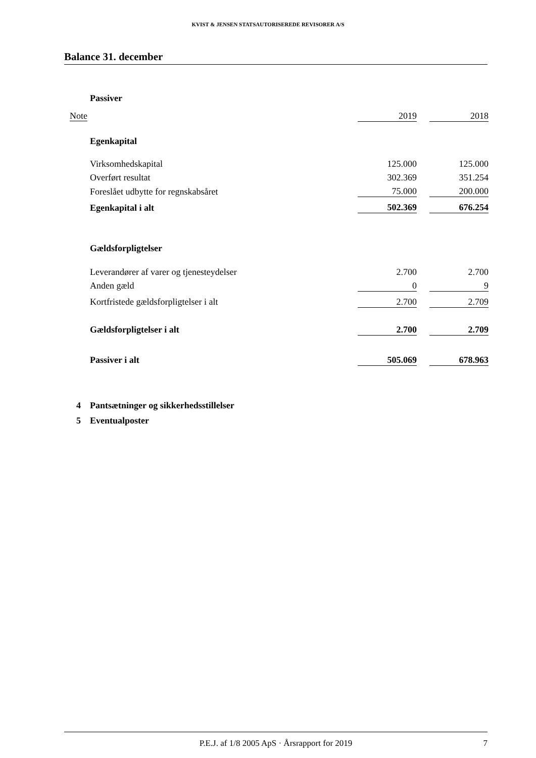KVIST & JENSEN STATSAUTORISEREDE REVISORER A/S
Balance 31. december
| | Passiver | | | |
| Note | | 2019 | | 2018 |
| | Egenkapital | | | |
| | Virksomhedskapital | 125.000 | | 125.000 |
| | Overført resultat | 302.369 | | 351.254 |
| | Foreslået udbytte for regnskabsåret | 75.000 | | 200.000 |
| | Egenkapital i alt | 502.369 | | 676.254 |
| | Gældsforpligtelser | | | |
| | Leverandører af varer og tjenesteydelser | 2.700 | | 2.700 |
| | Anden gæld | 0 | | 9 |
| | Kortfristede gældsforpligtelser i alt | 2.700 | | 2.709 |
| | Gældsforpligtelser i alt | 2.700 | | 2.709 |
| | Passiver i alt | 505.069 | | 678.963 |
| 4 | Pantsætninger og sikkerhedsstillelser | | | |
| 5 | Eventualposter | | | |
P.E.J. af 1/8 2005 ApS · Årsrapport for 2019 7